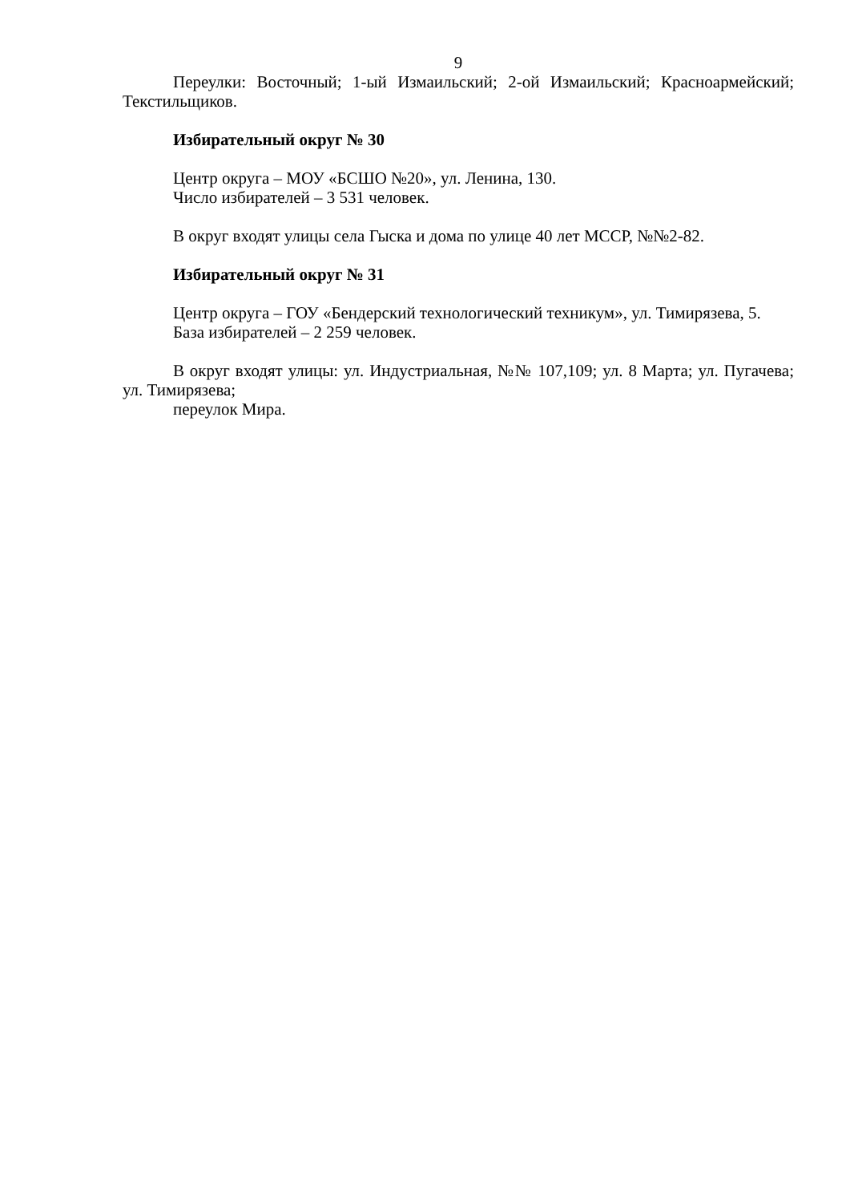9
Переулки: Восточный; 1-ый Измаильский; 2-ой Измаильский; Красноармейский; Текстильщиков.
Избирательный округ № 30
Центр округа – МОУ «БСШО №20», ул. Ленина, 130.
Число избирателей – 3 531 человек.
В округ входят улицы села Гыска и дома по улице 40 лет МССР, №№2-82.
Избирательный округ № 31
Центр округа – ГОУ «Бендерский технологический техникум», ул. Тимирязева, 5.
База избирателей – 2 259 человек.
В округ входят улицы: ул. Индустриальная, №№ 107,109; ул. 8 Марта; ул. Пугачева; ул. Тимирязева;
переулок Мира.